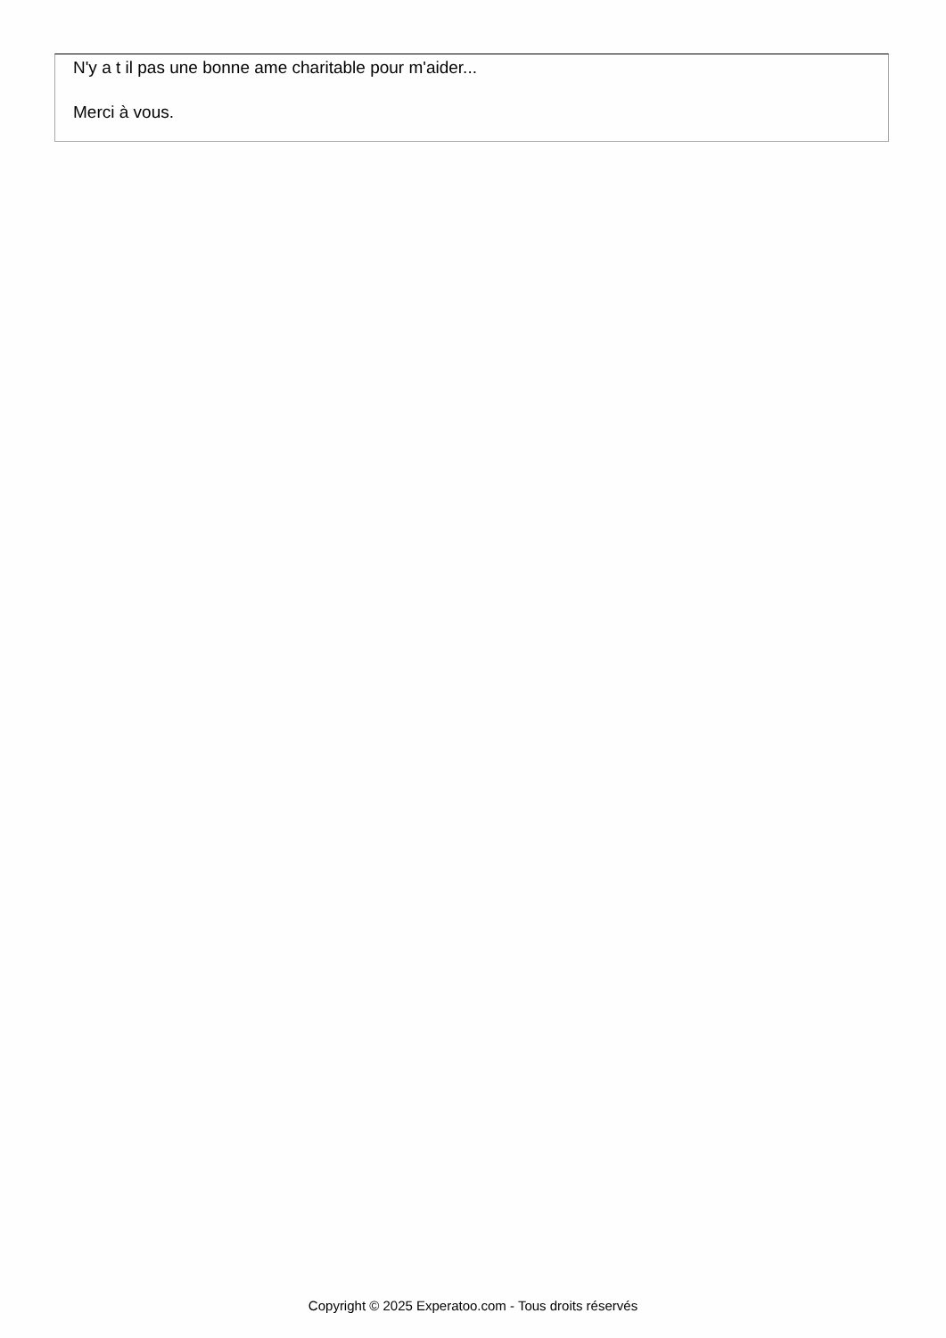N'y a t il pas une bonne ame charitable pour m'aider...
Merci à vous.
Copyright © 2025 Experatoo.com - Tous droits réservés